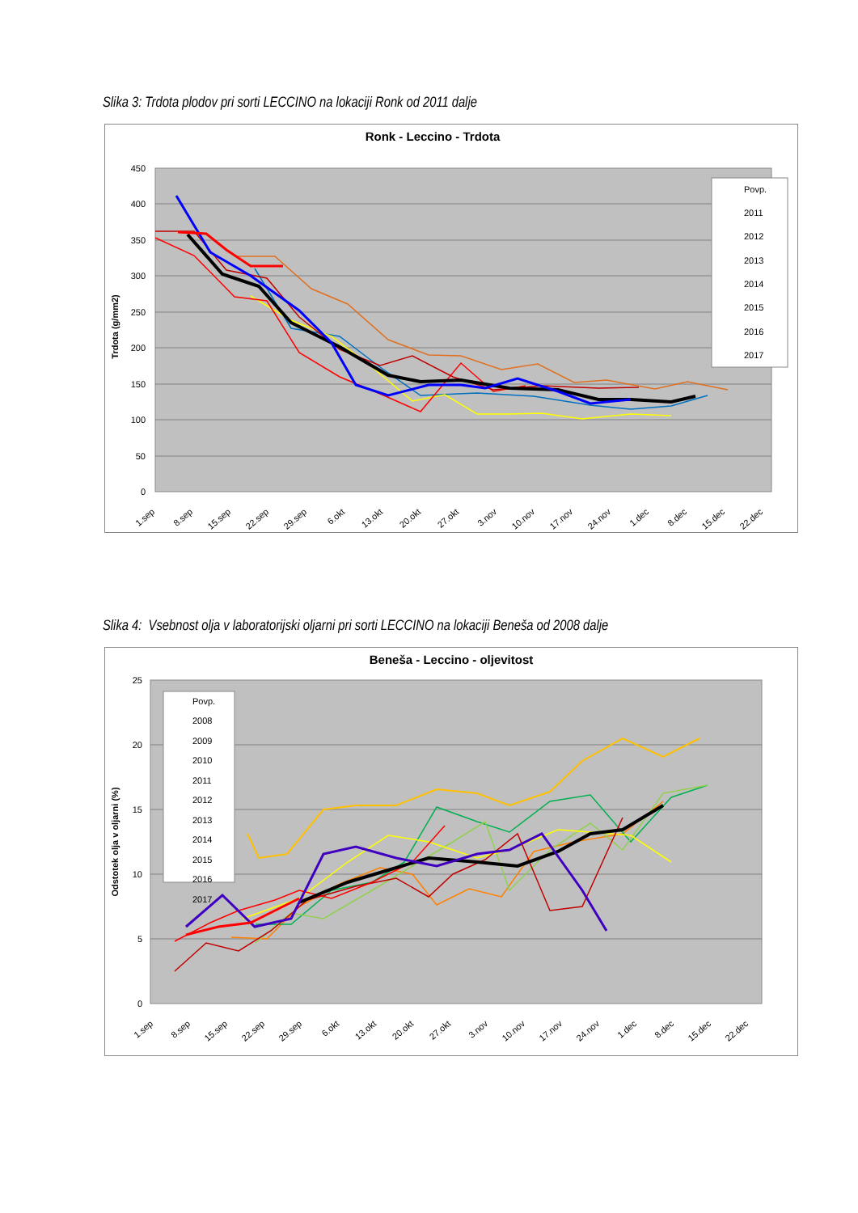Slika 3: Trdota plodov pri sorti LECCINO na lokaciji Ronk od 2011 dalje
Ronk - Leccino - Trdota
450
400
350
300
250
200
150
100
50
0
Trdota (g/mm2)
1.sep
8.sep
15.sep
22.sep
29.sep
6.okt
13.okt
20.okt
27.okt
3.nov
10.nov
17.nov
24.nov
1.dec
8.dec
15.dec
22.dec
Povp.
2011
2012
2013
2014
2015
2016
2017
Slika 4: Vsebnost olja v laboratorijski oljarni pri sorti LECCINO na lokaciji Beneša od 2008 dalje
Beneša - Leccino - oljevitost
25
20
15
10
5
0
Odstotek olja v oljarni (%)
1.sep
8.sep
15.sep
22.sep
29.sep
6.okt
13.okt
20.okt
27.okt
3.nov
10.nov
17.nov
24.nov
1.dec
8.dec
15.dec
22.dec
Povp.
2008
2009
2010
2011
2012
2013
2014
2015
2016
2017